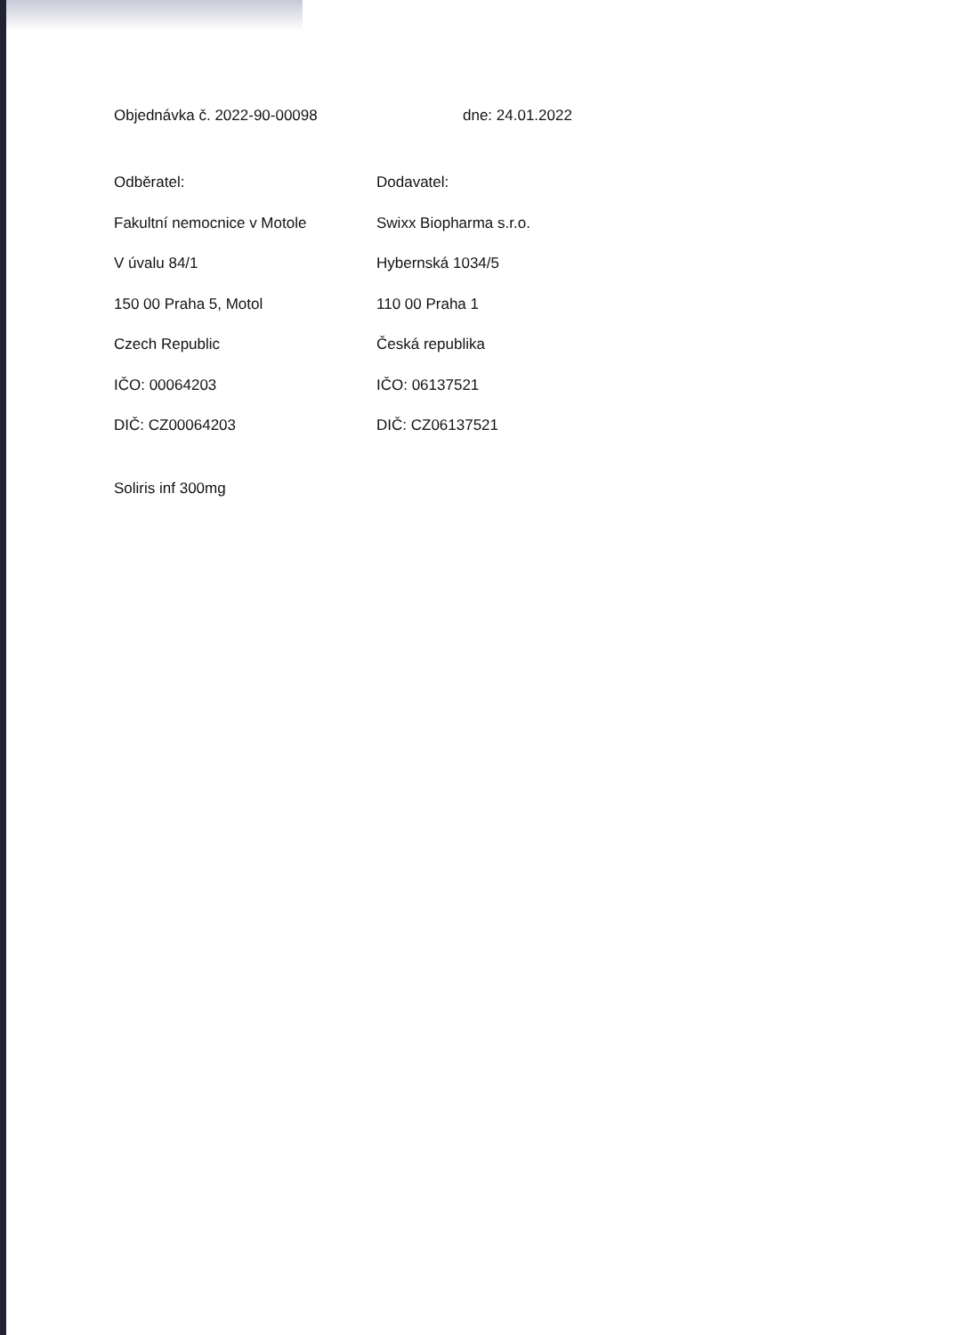Objednávka č. 2022-90-00098 dne: 24.01.2022
Odběratel:
Fakultní nemocnice v Motole
V úvalu 84/1
150 00 Praha 5, Motol
Czech Republic
IČO: 00064203
DIČ: CZ00064203
Dodavatel:
Swixx Biopharma s.r.o.
Hybernská 1034/5
110 00 Praha 1
Česká republika
IČO: 06137521
DIČ: CZ06137521
Soliris inf 300mg